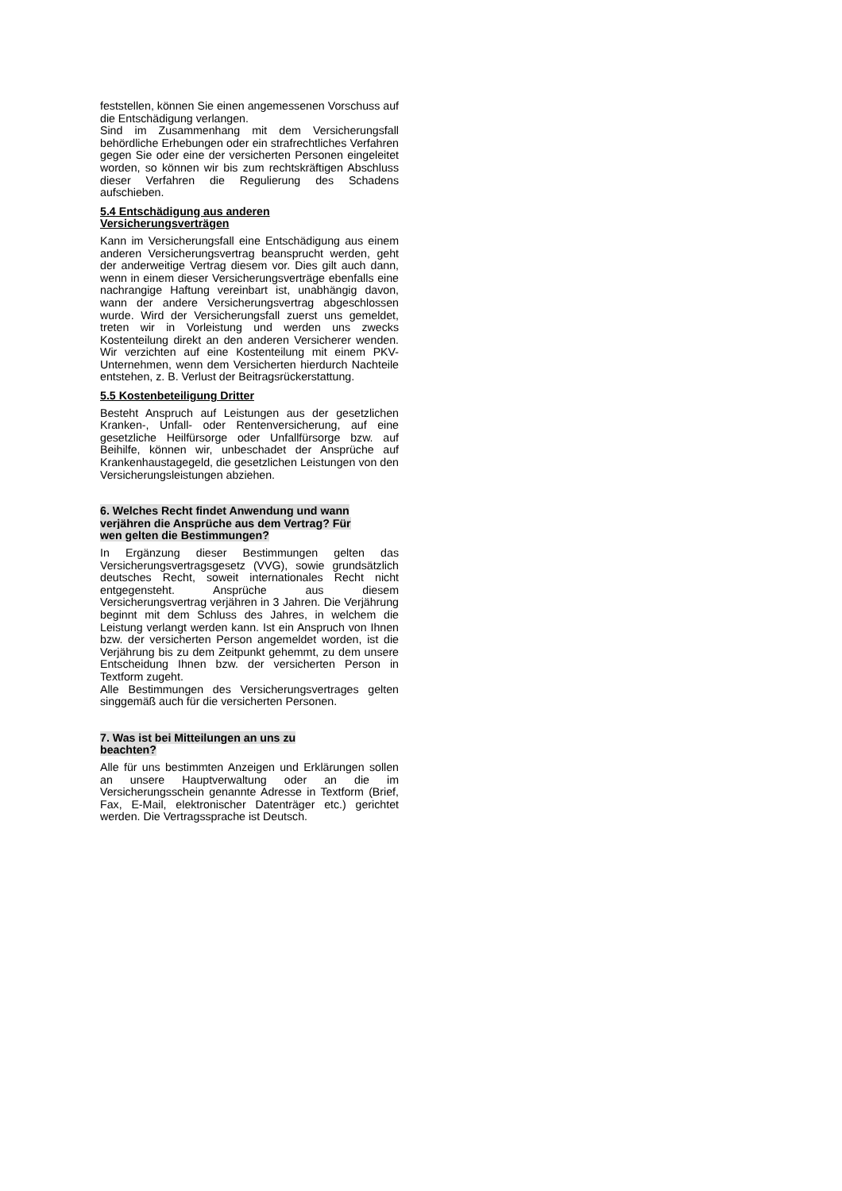feststellen, können Sie einen angemessenen Vorschuss auf die Entschädigung verlangen.
Sind im Zusammenhang mit dem Versicherungsfall behördliche Erhebungen oder ein strafrechtliches Verfahren gegen Sie oder eine der versicherten Personen eingeleitet worden, so können wir bis zum rechtskräftigen Abschluss dieser Verfahren die Regulierung des Schadens aufschieben.
5.4 Entschädigung aus anderen
Versicherungsverträgen
Kann im Versicherungsfall eine Entschädigung aus einem anderen Versicherungsvertrag beansprucht werden, geht der anderweitige Vertrag diesem vor. Dies gilt auch dann, wenn in einem dieser Versicherungsverträge ebenfalls eine nachrangige Haftung vereinbart ist, unabhängig davon, wann der andere Versicherungsvertrag abgeschlossen wurde. Wird der Versicherungsfall zuerst uns gemeldet, treten wir in Vorleistung und werden uns zwecks Kostenteilung direkt an den anderen Versicherer wenden. Wir verzichten auf eine Kostenteilung mit einem PKV-Unternehmen, wenn dem Versicherten hierdurch Nachteile entstehen, z. B. Verlust der Beitragsrückerstattung.
5.5 Kostenbeteiligung Dritter
Besteht Anspruch auf Leistungen aus der gesetzlichen Kranken-, Unfall- oder Rentenversicherung, auf eine gesetzliche Heilfürsorge oder Unfallfürsorge bzw. auf Beihilfe, können wir, unbeschadet der Ansprüche auf Krankenhaustagegeld, die gesetzlichen Leistungen von den Versicherungsleistungen abziehen.
6. Welches Recht findet Anwendung und wann
verjähren die Ansprüche aus dem Vertrag? Für
wen gelten die Bestimmungen?
In Ergänzung dieser Bestimmungen gelten das Versicherungsvertragsgesetz (VVG), sowie grundsätzlich deutsches Recht, soweit internationales Recht nicht entgegensteht. Ansprüche aus diesem Versicherungsvertrag verjähren in 3 Jahren. Die Verjährung beginnt mit dem Schluss des Jahres, in welchem die Leistung verlangt werden kann. Ist ein Anspruch von Ihnen bzw. der versicherten Person angemeldet worden, ist die Verjährung bis zu dem Zeitpunkt gehemmt, zu dem unsere Entscheidung Ihnen bzw. der versicherten Person in Textform zugeht.
Alle Bestimmungen des Versicherungsvertrages gelten singgemäß auch für die versicherten Personen.
7. Was ist bei Mitteilungen an uns zu
beachten?
Alle für uns bestimmten Anzeigen und Erklärungen sollen an unsere Hauptverwaltung oder an die im Versicherungsschein genannte Adresse in Textform (Brief, Fax, E-Mail, elektronischer Datenträger etc.) gerichtet werden. Die Vertragssprache ist Deutsch.